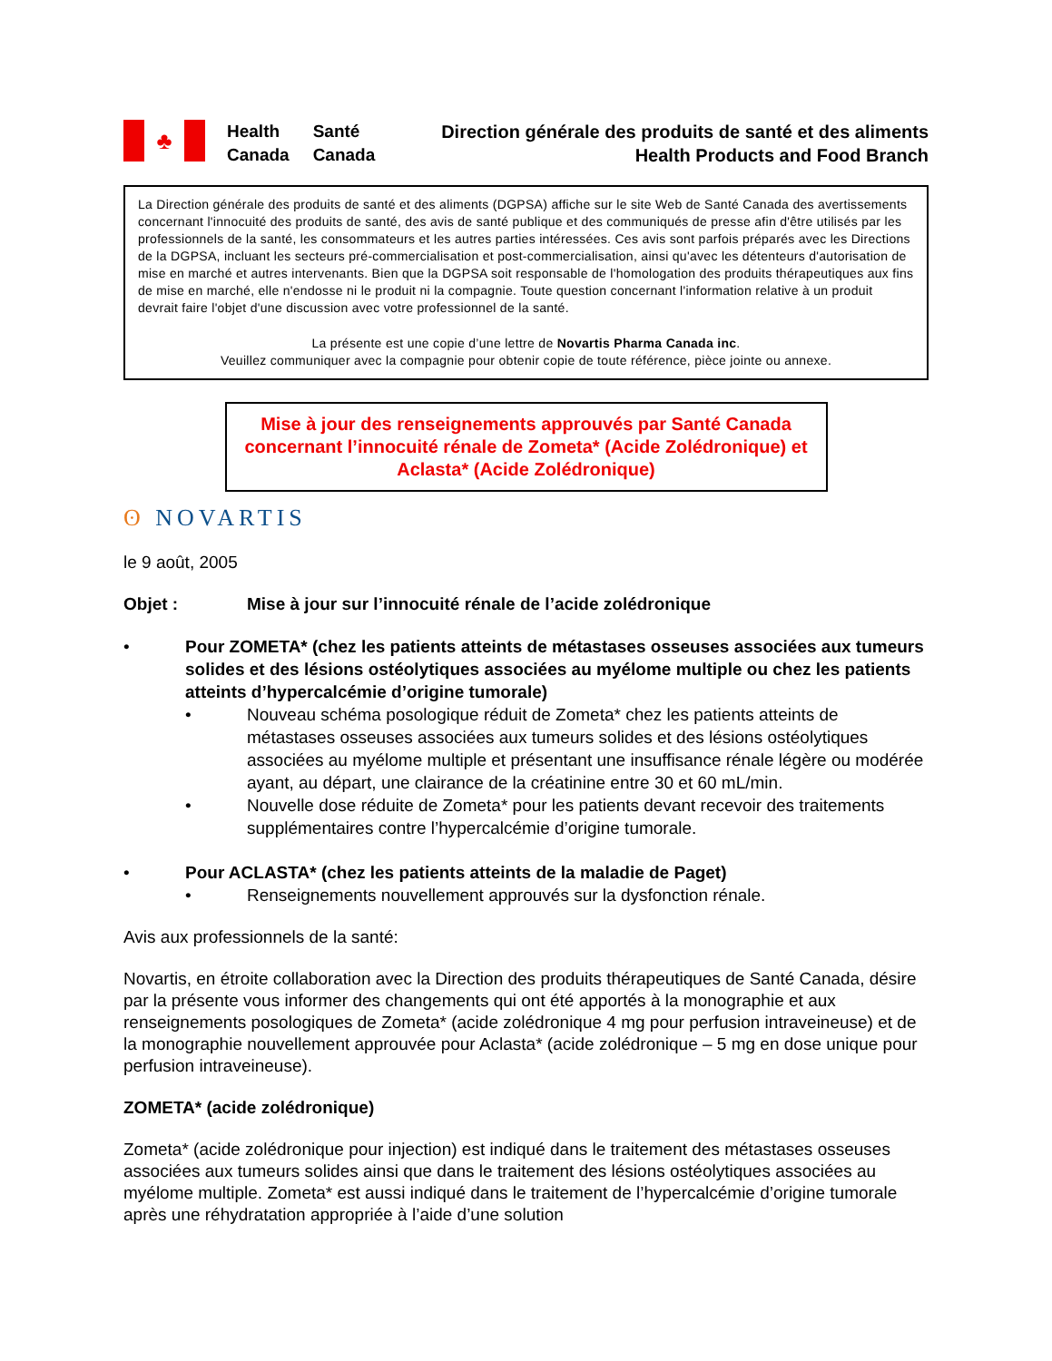♣
Health
Canada
Santé
Canada
Direction générale des produits de santé et des aliments
Health Products and Food Branch
La Direction générale des produits de santé et des aliments (DGPSA) affiche sur le site Web de Santé Canada des avertissements concernant l'innocuité des produits de santé, des avis de santé publique et des communiqués de presse afin d'être utilisés par les professionnels de la santé, les consommateurs et les autres parties intéressées. Ces avis sont parfois préparés avec les Directions de la DGPSA, incluant les secteurs pré-commercialisation et post-commercialisation, ainsi qu'avec les détenteurs d'autorisation de mise en marché et autres intervenants. Bien que la DGPSA soit responsable de l'homologation des produits thérapeutiques aux fins de mise en marché, elle n'endosse ni le produit ni la compagnie. Toute question concernant l'information relative à un produit devrait faire l'objet d'une discussion avec votre professionnel de la santé.
La présente est une copie d’une lettre de Novartis Pharma Canada inc.
Veuillez communiquer avec la compagnie pour obtenir copie de toute référence, pièce jointe ou annexe.
Mise à jour des renseignements approuvés par Santé Canada concernant l’innocuité rénale de Zometa* (Acide Zolédronique) et Aclasta* (Acide Zolédronique)
ʘ NOVARTIS
le 9 août, 2005
Objet : Mise à jour sur l’innocuité rénale de l’acide zolédronique
• Pour ZOMETA* (chez les patients atteints de métastases osseuses associées aux tumeurs solides et des lésions ostéolytiques associées au myélome multiple ou chez les patients atteints d’hypercalcémie d’origine tumorale)
• Nouveau schéma posologique réduit de Zometa* chez les patients atteints de métastases osseuses associées aux tumeurs solides et des lésions ostéolytiques associées au myélome multiple et présentant une insuffisance rénale légère ou modérée ayant, au départ, une clairance de la créatinine entre 30 et 60 mL/min.
• Nouvelle dose réduite de Zometa* pour les patients devant recevoir des traitements supplémentaires contre l’hypercalcémie d’origine tumorale.
• Pour ACLASTA* (chez les patients atteints de la maladie de Paget)
• Renseignements nouvellement approuvés sur la dysfonction rénale.
Avis aux professionnels de la santé:
Novartis, en étroite collaboration avec la Direction des produits thérapeutiques de Santé Canada, désire par la présente vous informer des changements qui ont été apportés à la monographie et aux renseignements posologiques de Zometa* (acide zolédronique 4 mg pour perfusion intraveineuse) et de la monographie nouvellement approuvée pour Aclasta* (acide zolédronique – 5 mg en dose unique pour perfusion intraveineuse).
ZOMETA* (acide zolédronique)
Zometa* (acide zolédronique pour injection) est indiqué dans le traitement des métastases osseuses associées aux tumeurs solides ainsi que dans le traitement des lésions ostéolytiques associées au myélome multiple. Zometa* est aussi indiqué dans le traitement de l’hypercalcémie d’origine tumorale après une réhydratation appropriée à l’aide d’une solution